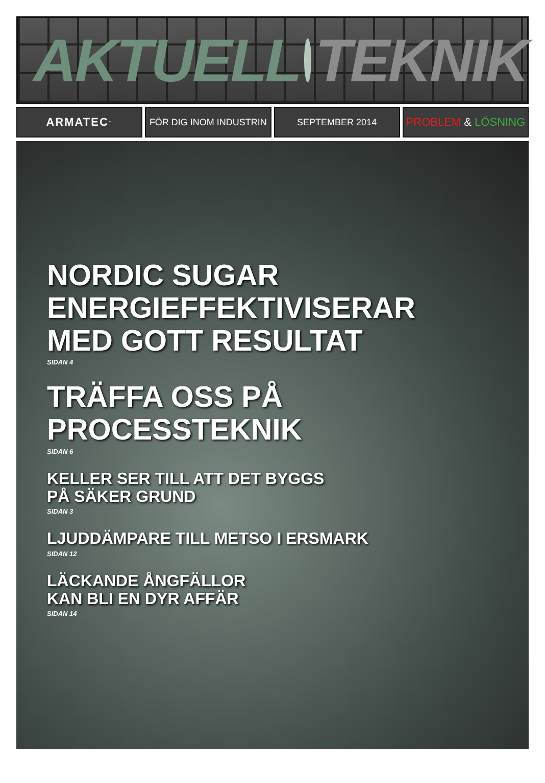AKTUELL TEKNIK
ARMATEC<sup>™</sup>
FÖR DIG INOM INDUSTRIN SEPTEMBER 2014
PROBLEM & LÖSNING
NORDIC SUGAR
ENERGIEFFEKTIVISERAR
MED GOTT RESULTAT
SIDAN 4
TRÄFFA OSS PÅ
PROCESSTEKNIK
SIDAN 6
KELLER SER TILL ATT DET BYGGS
PÅ SÄKER GRUND
SIDAN 3
LJUDDÄMPARE TILL METSO I ERSMARK
SIDAN 12
LÄCKANDE ÅNGFÄLLOR
KAN BLI EN DYR AFFÄR
SIDAN 14